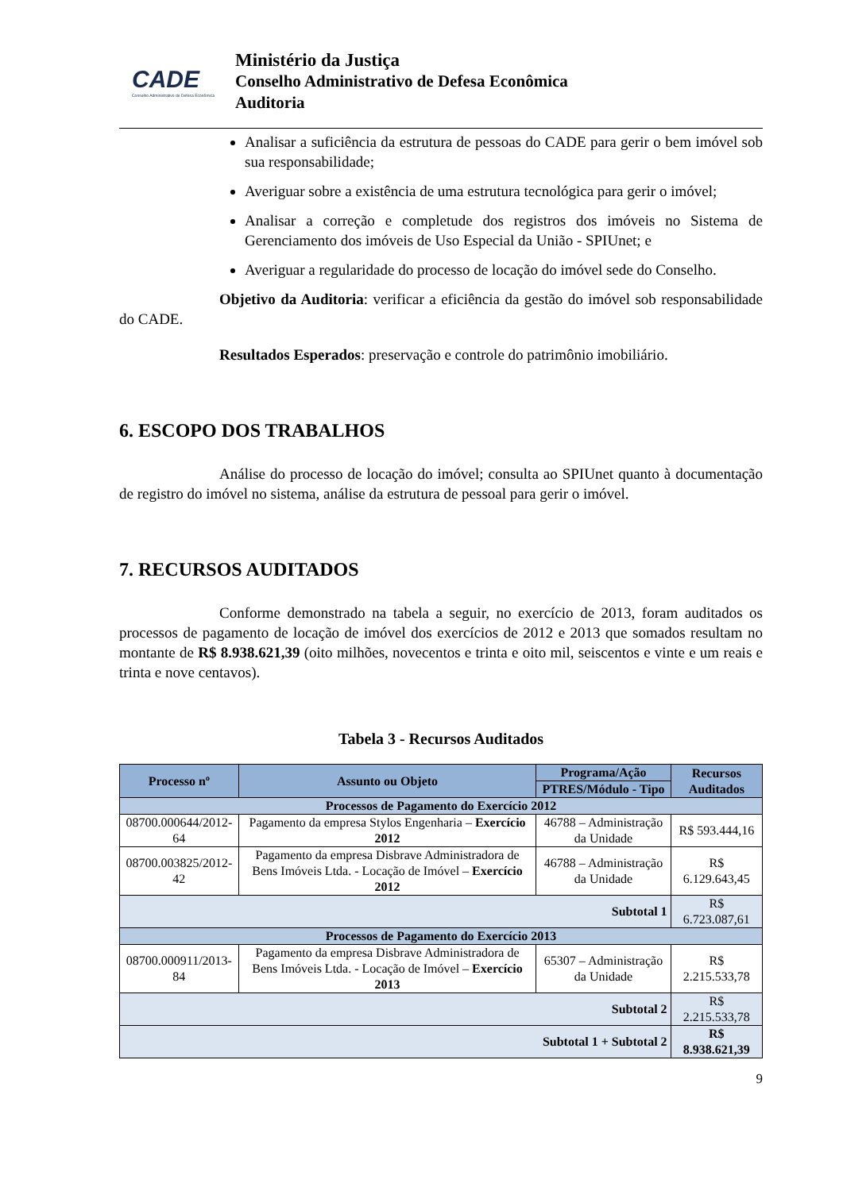CADE
Conselho Administrativo de Defesa Econômica
Ministério da Justiça
Conselho Administrativo de Defesa Econômica
Auditoria
Analisar a suficiência da estrutura de pessoas do CADE para gerir o bem imóvel sob sua responsabilidade;
Averiguar sobre a existência de uma estrutura tecnológica para gerir o imóvel;
Analisar a correção e completude dos registros dos imóveis no Sistema de Gerenciamento dos imóveis de Uso Especial da União - SPIUnet; e
Averiguar a regularidade do processo de locação do imóvel sede do Conselho.
Objetivo da Auditoria: verificar a eficiência da gestão do imóvel sob responsabilidade do CADE.
Resultados Esperados: preservação e controle do patrimônio imobiliário.
6. ESCOPO DOS TRABALHOS
Análise do processo de locação do imóvel; consulta ao SPIUnet quanto à documentação de registro do imóvel no sistema, análise da estrutura de pessoal para gerir o imóvel.
7. RECURSOS AUDITADOS
Conforme demonstrado na tabela a seguir, no exercício de 2013, foram auditados os processos de pagamento de locação de imóvel dos exercícios de 2012 e 2013 que somados resultam no montante de R$ 8.938.621,39 (oito milhões, novecentos e trinta e oito mil, seiscentos e vinte e um reais e trinta e nove centavos).
Tabela 3 - Recursos Auditados
| Processo nº | Assunto ou Objeto | Programa/Ação | Recursos Auditados |
| --- | --- | --- | --- |
| | | PTRES/Módulo - Tipo | |
| Processos de Pagamento do Exercício 2012 | | | |
| 08700.000644/2012-64 | Pagamento da empresa Stylos Engenharia – Exercício 2012 | 46788 – Administração da Unidade | R$ 593.444,16 |
| 08700.003825/2012-42 | Pagamento da empresa Disbrave Administradora de Bens Imóveis Ltda. - Locação de Imóvel – Exercício 2012 | 46788 – Administração da Unidade | R$ 6.129.643,45 |
| Subtotal 1 | | | R$ 6.723.087,61 |
| Processos de Pagamento do Exercício 2013 | | | |
| 08700.000911/2013-84 | Pagamento da empresa Disbrave Administradora de Bens Imóveis Ltda. - Locação de Imóvel – Exercício 2013 | 65307 – Administração da Unidade | R$ 2.215.533,78 |
| Subtotal 2 | | | R$ 2.215.533,78 |
| Subtotal 1 + Subtotal 2 | | | R$ 8.938.621,39 |
9